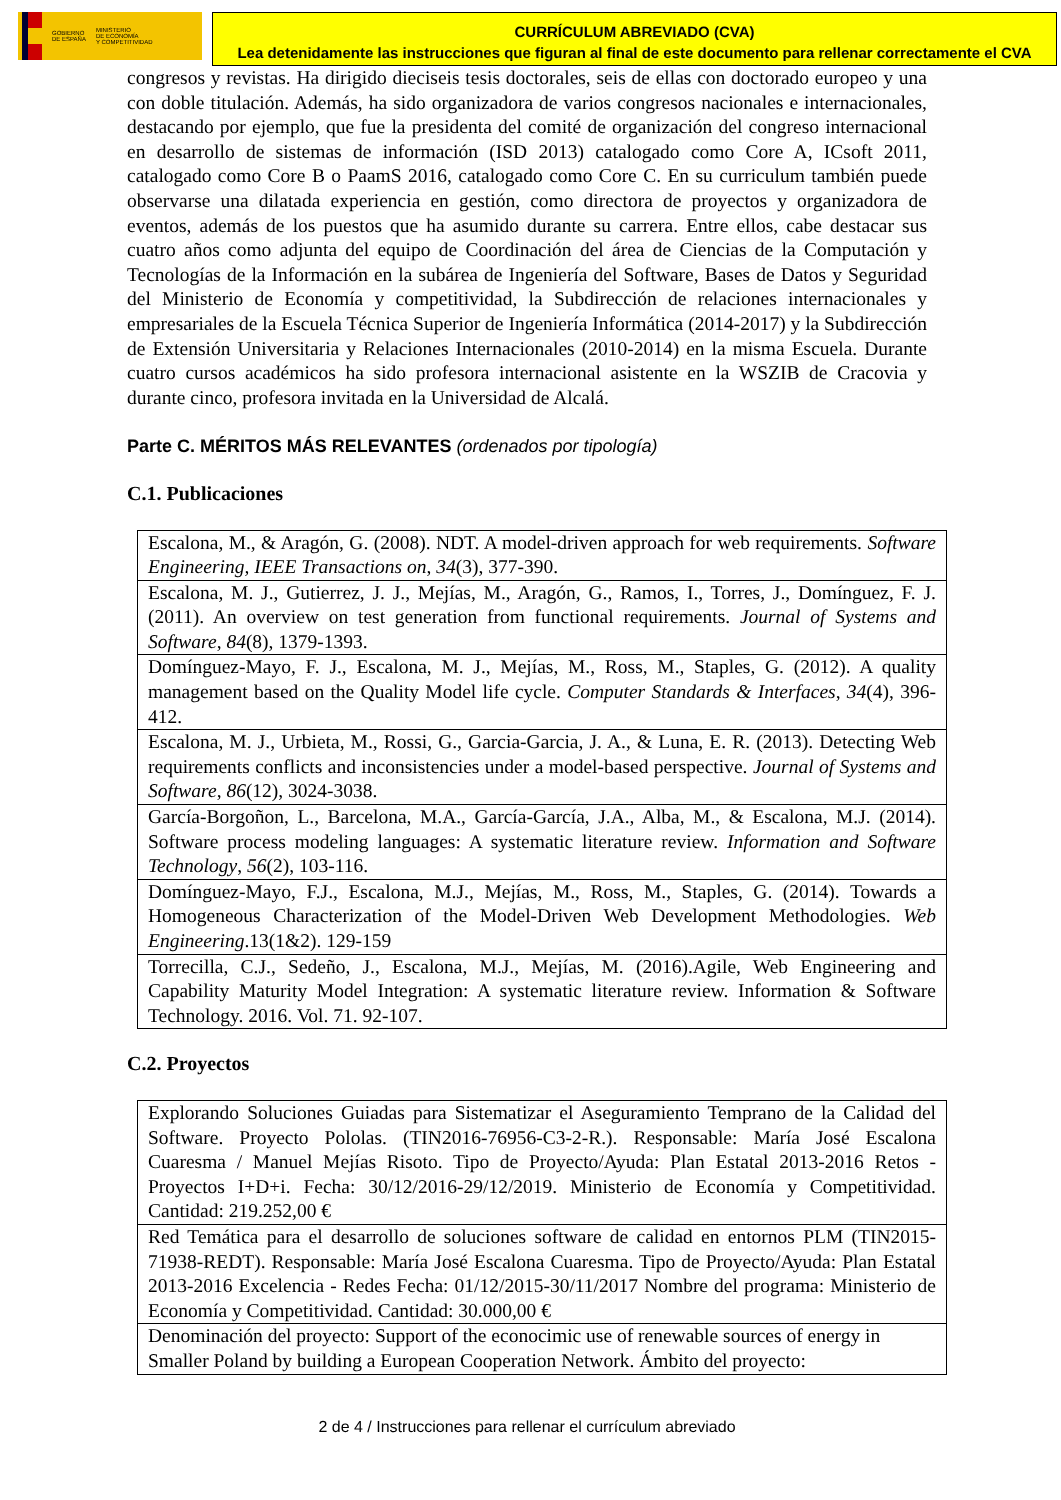GOBIERNO
DE ESPAÑA MINISTERIO
DE ECONOMÍA
Y COMPETITIVIDAD
CURRÍCULUM ABREVIADO (CVA)
Lea detenidamente las instrucciones que figuran al final de este documento para rellenar correctamente el CVA
congresos y revistas. Ha dirigido dieciseis tesis doctorales, seis de ellas con doctorado europeo y una con doble titulación. Además, ha sido organizadora de varios congresos nacionales e internacionales, destacando por ejemplo, que fue la presidenta del comité de organización del congreso internacional en desarrollo de sistemas de información (ISD 2013) catalogado como Core A, ICsoft 2011, catalogado como Core B o PaamS 2016, catalogado como Core C. En su curriculum también puede observarse una dilatada experiencia en gestión, como directora de proyectos y organizadora de eventos, además de los puestos que ha asumido durante su carrera. Entre ellos, cabe destacar sus cuatro años como adjunta del equipo de Coordinación del área de Ciencias de la Computación y Tecnologías de la Información en la subárea de Ingeniería del Software, Bases de Datos y Seguridad del Ministerio de Economía y competitividad, la Subdirección de relaciones internacionales y empresariales de la Escuela Técnica Superior de Ingeniería Informática (2014-2017) y la Subdirección de Extensión Universitaria y Relaciones Internacionales (2010-2014) en la misma Escuela. Durante cuatro cursos académicos ha sido profesora internacional asistente en la WSZIB de Cracovia y durante cinco, profesora invitada en la Universidad de Alcalá.
Parte C. MÉRITOS MÁS RELEVANTES (ordenados por tipología)
C.1. Publicaciones
| Escalona, M., & Aragón, G. (2008). NDT. A model-driven approach for web requirements. Software Engineering, IEEE Transactions on , 34 (3), 377-390. |
| Escalona, M. J., Gutierrez, J. J., Mejías, M., Aragón, G., Ramos, I., Torres, J., Domínguez, F. J. (2011). An overview on test generation from functional requirements. Journal of Systems and Software , 84 (8), 1379-1393. |
| Domínguez-Mayo, F. J., Escalona, M. J., Mejías, M., Ross, M., Staples, G. (2012). A quality management based on the Quality Model life cycle. Computer Standards & Interfaces , 34 (4), 396-412. |
| Escalona, M. J., Urbieta, M., Rossi, G., Garcia-Garcia, J. A., & Luna, E. R. (2013). Detecting Web requirements conflicts and inconsistencies under a model-based perspective. Journal of Systems and Software , 86 (12), 3024-3038. |
| García-Borgoñon, L., Barcelona, M.A., García-García, J.A., Alba, M., & Escalona, M.J. (2014). Software process modeling languages: A systematic literature review. Information and Software Technology , 56 (2), 103-116. |
| Domínguez-Mayo, F.J., Escalona, M.J., Mejías, M., Ross, M., Staples, G. (2014). Towards a Homogeneous Characterization of the Model-Driven Web Development Methodologies. Web Engineering .13(1&2). 129-159 |
| Torrecilla, C.J., Sedeño, J., Escalona, M.J., Mejías, M. (2016).Agile, Web Engineering and Capability Maturity Model Integration: A systematic literature review. Information & Software Technology. 2016. Vol. 71. 92-107. |
C.2. Proyectos
| Explorando Soluciones Guiadas para Sistematizar el Aseguramiento Temprano de la Calidad del Software. Proyecto Pololas. (TIN2016-76956-C3-2-R.). Responsable: María José Escalona Cuaresma / Manuel Mejías Risoto. Tipo de Proyecto/Ayuda: Plan Estatal 2013-2016 Retos - Proyectos I+D+i. Fecha: 30/12/2016-29/12/2019. Ministerio de Economía y Competitividad. Cantidad: 219.252,00 € |
| Red Temática para el desarrollo de soluciones software de calidad en entornos PLM (TIN2015-71938-REDT). Responsable: María José Escalona Cuaresma. Tipo de Proyecto/Ayuda: Plan Estatal 2013-2016 Excelencia - Redes Fecha: 01/12/2015-30/11/2017 Nombre del programa: Ministerio de Economía y Competitividad. Cantidad: 30.000,00 € |
| Denominación del proyecto: Support of the econocimic use of renewable sources of energy in Smaller Poland by building a European Cooperation Network. Ámbito del proyecto: |
2 de 4 / Instrucciones para rellenar el currículum abreviado